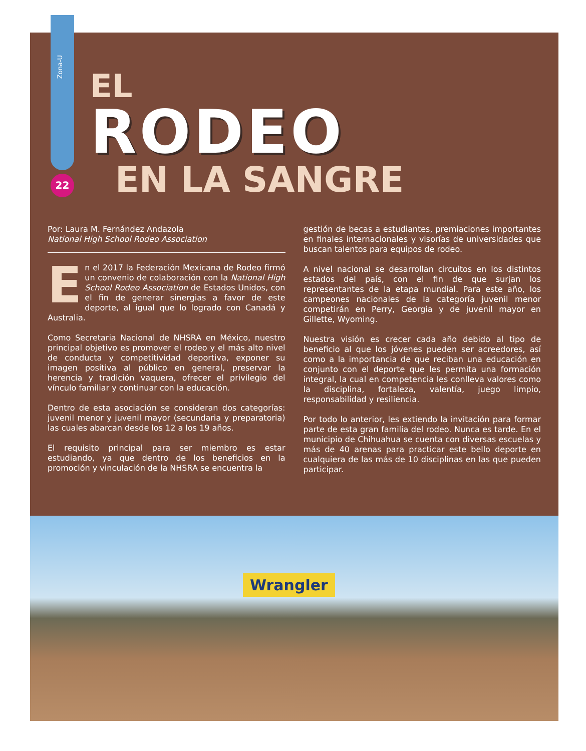Zona-U
22
EL
RODEO
EN LA SANGRE
Por: Laura M. Fernández Andazola
National High School Rodeo Association
En el 2017 la Federación Mexicana de Rodeo firmó un convenio de colaboración con la National High School Rodeo Association de Estados Unidos, con el fin de generar sinergias a favor de este deporte, al igual que lo logrado con Canadá y Australia.
Como Secretaria Nacional de NHSRA en México, nuestro principal objetivo es promover el rodeo y el más alto nivel de conducta y competitividad deportiva, exponer su imagen positiva al público en general, preservar la herencia y tradición vaquera, ofrecer el privilegio del vínculo familiar y continuar con la educación.
Dentro de esta asociación se consideran dos categorías: juvenil menor y juvenil mayor (secundaria y preparatoria) las cuales abarcan desde los 12 a los 19 años.
El requisito principal para ser miembro es estar estudiando, ya que dentro de los beneficios en la promoción y vinculación de la NHSRA se encuentra la
gestión de becas a estudiantes, premiaciones importantes en finales internacionales y visorías de universidades que buscan talentos para equipos de rodeo.
A nivel nacional se desarrollan circuitos en los distintos estados del país, con el fin de que surjan los representantes de la etapa mundial. Para este año, los campeones nacionales de la categoría juvenil menor competirán en Perry, Georgia y de juvenil mayor en Gillette, Wyoming.
Nuestra visión es crecer cada año debido al tipo de beneficio al que los jóvenes pueden ser acreedores, así como a la importancia de que reciban una educación en conjunto con el deporte que les permita una formación integral, la cual en competencia les conlleva valores como la disciplina, fortaleza, valentía, juego limpio, responsabilidad y resiliencia.
Por todo lo anterior, les extiendo la invitación para formar parte de esta gran familia del rodeo. Nunca es tarde. En el municipio de Chihuahua se cuenta con diversas escuelas y más de 40 arenas para practicar este bello deporte en cualquiera de las más de 10 disciplinas en las que pueden participar.
Wrangler